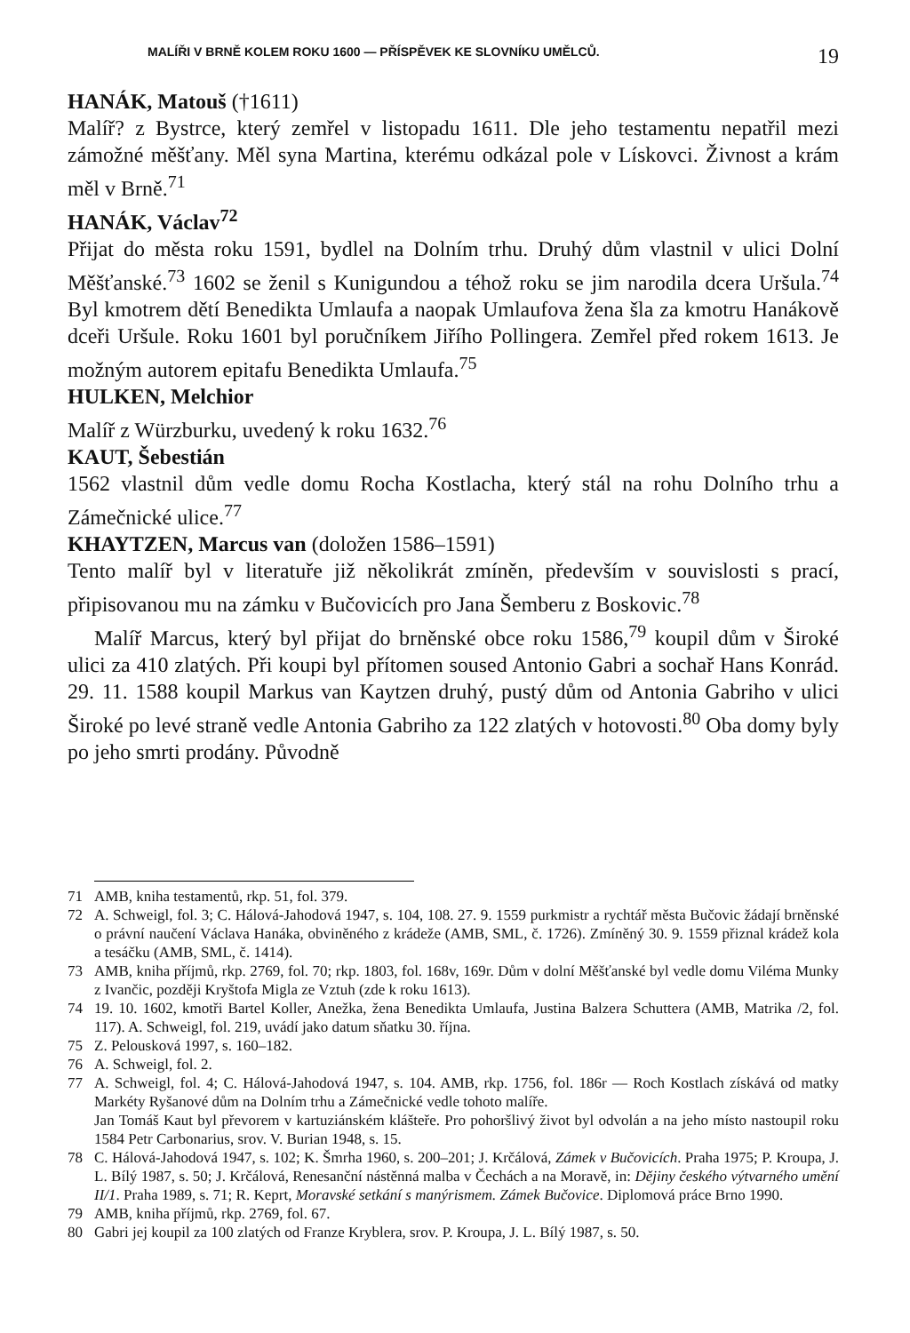MALÍŘI V BRNĚ KOLEM ROKU 1600 — PŘÍSPĚVEK KE SLOVNÍKU UMĚLCŮ. 19
HANÁK, Matouš (†1611)
Malíř? z Bystrce, který zemřel v listopadu 1611. Dle jeho testamentu nepatřil mezi zámožné měšťany. Měl syna Martina, kterému odkázal pole v Lískovci. Živnost a krám měl v Brně.<sup>71</sup>
HANÁK, Václav<sup>72</sup>
Přijat do města roku 1591, bydlel na Dolním trhu. Druhý dům vlastnil v ulici Dolní Měšťanské.<sup>73</sup> 1602 se ženil s Kunigundou a téhož roku se jim narodila dcera Uršula.<sup>74</sup> Byl kmotrem dětí Benedikta Umlaufa a naopak Umlaufova žena šla za kmotru Hanákově dceři Uršule. Roku 1601 byl poručníkem Jiřího Pollingera. Zemřel před rokem 1613. Je možným autorem epitafu Benedikta Umlaufa.<sup>75</sup>
HULKEN, Melchior
Malíř z Würzburku, uvedený k roku 1632.<sup>76</sup>
KAUT, Šebestián
1562 vlastnil dům vedle domu Rocha Kostlacha, který stál na rohu Dolního trhu a Zámečnické ulice.<sup>77</sup>
KHAYTZEN, Marcus van (doložen 1586–1591)
Tento malíř byl v literatuře již několikrát zmíněn, především v souvislosti s prací, připisovanou mu na zámku v Bučovicích pro Jana Šemberu z Boskovic.<sup>78</sup>
Malíř Marcus, který byl přijat do brněnské obce roku 1586,<sup>79</sup> koupil dům v Široké ulici za 410 zlatých. Při koupi byl přítomen soused Antonio Gabri a sochař Hans Konrád. 29. 11. 1588 koupil Markus van Kaytzen druhý, pustý dům od Antonia Gabriho v ulici Široké po levé straně vedle Antonia Gabriho za 122 zlatých v hotovosti.<sup>80</sup> Oba domy byly po jeho smrti prodány. Původně
71 AMB, kniha testamentů, rkp. 51, fol. 379.
72 A. Schweigl, fol. 3; C. Hálová-Jahodová 1947, s. 104, 108. 27. 9. 1559 purkmistr a rychtář města Bučovic žádají brněnské o právní naučení Václava Hanáka, obviněného z krádeže (AMB, SML, č. 1726). Zmíněný 30. 9. 1559 přiznal krádež kola a tesáčku (AMB, SML, č. 1414).
73 AMB, kniha příjmů, rkp. 2769, fol. 70; rkp. 1803, fol. 168v, 169r. Dům v dolní Měšťanské byl vedle domu Viléma Munky z Ivančic, později Kryštofa Migla ze Vztuh (zde k roku 1613).
74 19. 10. 1602, kmotři Bartel Koller, Anežka, žena Benedikta Umlaufa, Justina Balzera Schuttera (AMB, Matrika /2, fol. 117). A. Schweigl, fol. 219, uvádí jako datum sňatku 30. října.
75 Z. Pelousková 1997, s. 160–182.
76 A. Schweigl, fol. 2.
77 A. Schweigl, fol. 4; C. Hálová-Jahodová 1947, s. 104. AMB, rkp. 1756, fol. 186r — Roch Kostlach získává od matky Markéty Ryšanové dům na Dolním trhu a Zámečnické vedle tohoto malíře.
Jan Tomáš Kaut byl převorem v kartuziánském klášteře. Pro pohoršlivý život byl odvolán a na jeho místo nastoupil roku 1584 Petr Carbonarius, srov. V. Burian 1948, s. 15.
78 C. Hálová-Jahodová 1947, s. 102; K. Šmrha 1960, s. 200–201; J. Krčálová, Zámek v Bučovicích. Praha 1975; P. Kroupa, J. L. Bílý 1987, s. 50; J. Krčálová, Renesanční nástěnná malba v Čechách a na Moravě, in: Dějiny českého výtvarného umění II/1. Praha 1989, s. 71; R. Keprt, Moravské setkání s manýrismem. Zámek Bučovice. Diplomová práce Brno 1990.
79 AMB, kniha příjmů, rkp. 2769, fol. 67.
80 Gabri jej koupil za 100 zlatých od Franze Kryblera, srov. P. Kroupa, J. L. Bílý 1987, s. 50.